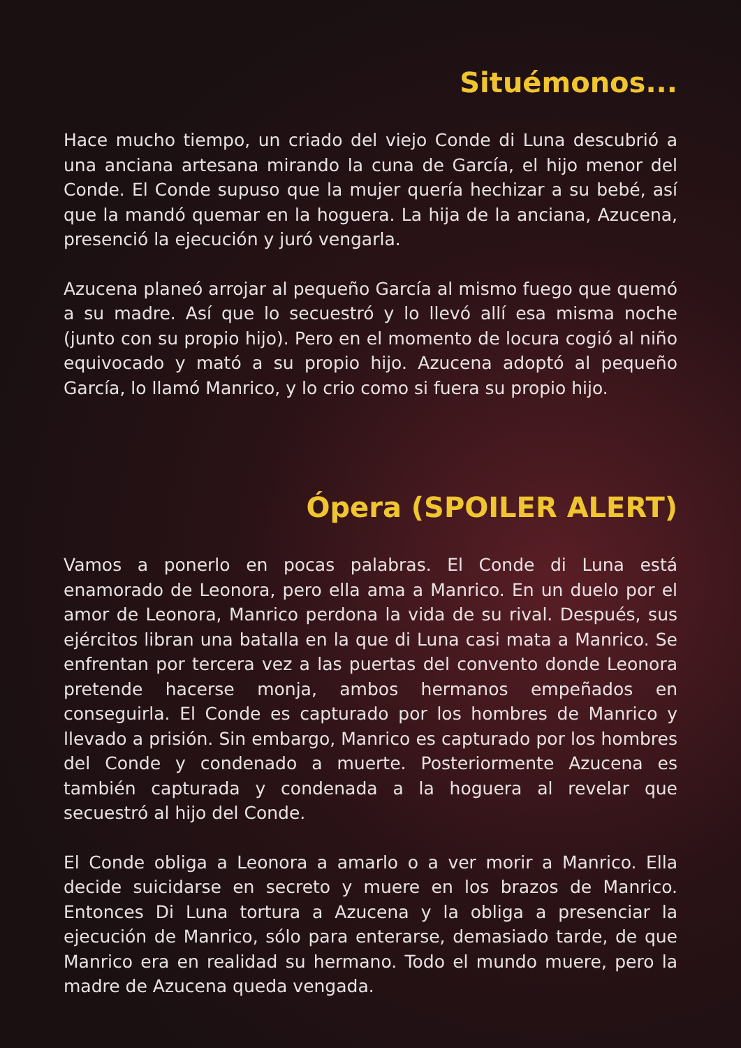Situémonos...
Hace mucho tiempo, un criado del viejo Conde di Luna descubrió a una anciana artesana mirando la cuna de García, el hijo menor del Conde. El Conde supuso que la mujer quería hechizar a su bebé, así que la mandó quemar en la hoguera. La hija de la anciana, Azucena, presenció la ejecución y juró vengarla.
Azucena planeó arrojar al pequeño García al mismo fuego que quemó a su madre. Así que lo secuestró y lo llevó allí esa misma noche (junto con su propio hijo). Pero en el momento de locura cogió al niño equivocado y mató a su propio hijo. Azucena adoptó al pequeño García, lo llamó Manrico, y lo crio como si fuera su propio hijo.
Ópera (SPOILER ALERT)
Vamos a ponerlo en pocas palabras. El Conde di Luna está enamorado de Leonora, pero ella ama a Manrico. En un duelo por el amor de Leonora, Manrico perdona la vida de su rival. Después, sus ejércitos libran una batalla en la que di Luna casi mata a Manrico. Se enfrentan por tercera vez a las puertas del convento donde Leonora pretende hacerse monja, ambos hermanos empeñados en conseguirla. El Conde es capturado por los hombres de Manrico y llevado a prisión. Sin embargo, Manrico es capturado por los hombres del Conde y condenado a muerte. Posteriormente Azucena es también capturada y condenada a la hoguera al revelar que secuestró al hijo del Conde.
El Conde obliga a Leonora a amarlo o a ver morir a Manrico. Ella decide suicidarse en secreto y muere en los brazos de Manrico. Entonces Di Luna tortura a Azucena y la obliga a presenciar la ejecución de Manrico, sólo para enterarse, demasiado tarde, de que Manrico era en realidad su hermano. Todo el mundo muere, pero la madre de Azucena queda vengada.